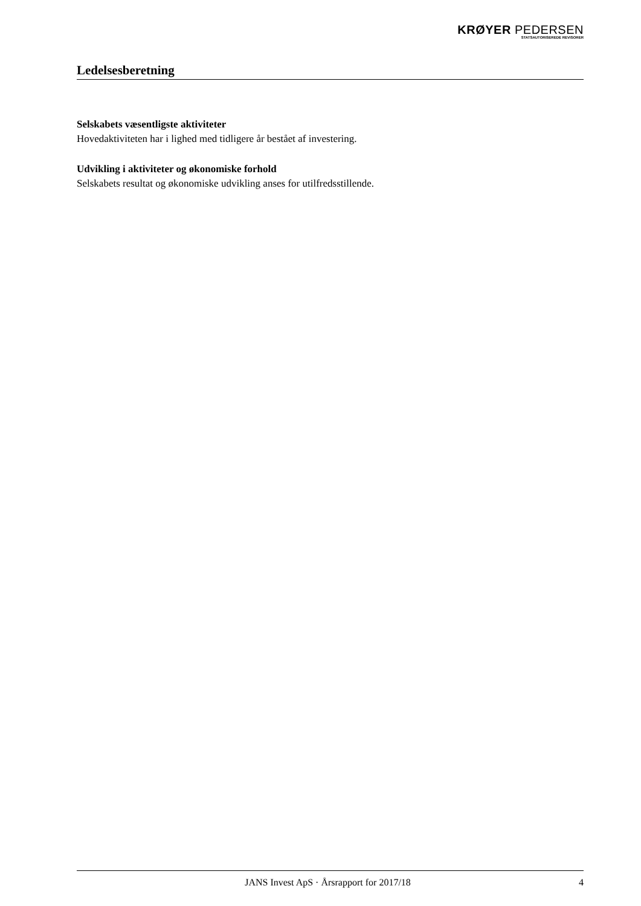KRØYER PEDERSEN
STATSAUTORISEREDE REVISORER
Ledelsesberetning
Selskabets væsentligste aktiviteter
Hovedaktiviteten har i lighed med tidligere år bestået af investering.
Udvikling i aktiviteter og økonomiske forhold
Selskabets resultat og økonomiske udvikling anses for utilfredsstillende.
JANS Invest ApS · Årsrapport for 2017/18 4